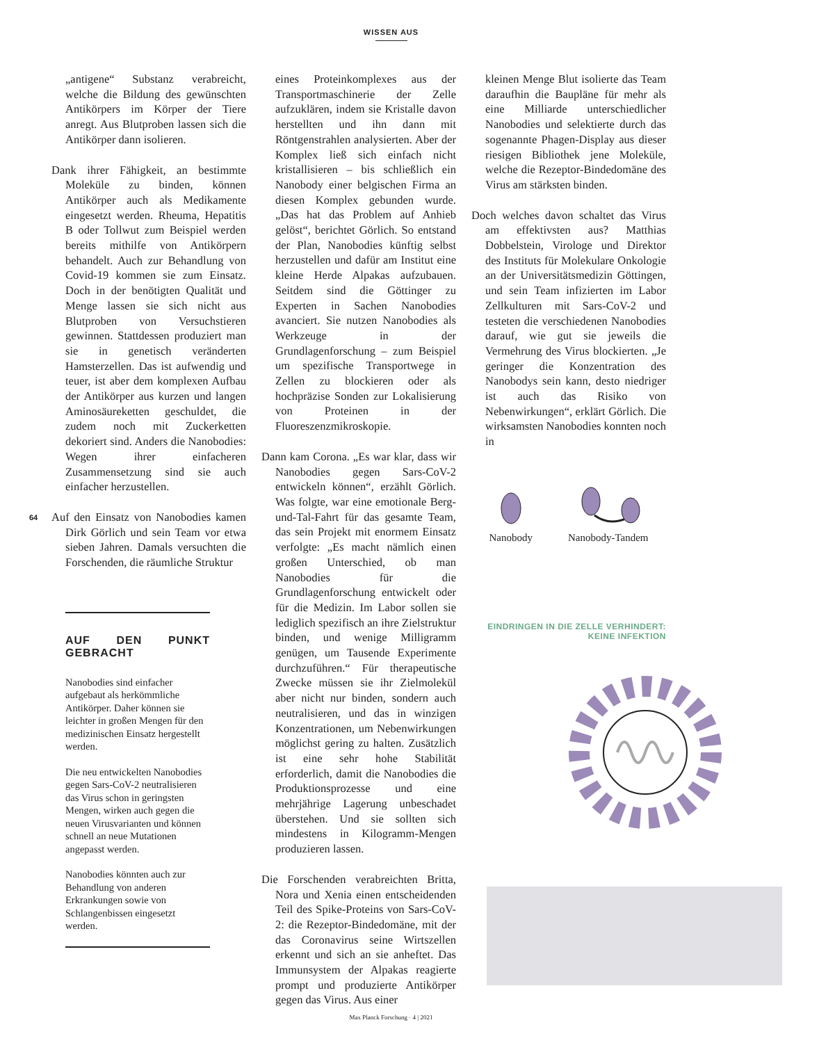WISSEN AUS
64
„antigene“ Substanz verabreicht, welche die Bildung des gewünschten Antikörpers im Körper der Tiere anregt. Aus Blutproben lassen sich die Antikörper dann isolieren.
Dank ihrer Fähigkeit, an bestimmte Moleküle zu binden, können Antikörper auch als Medikamente eingesetzt werden. Rheuma, Hepatitis B oder Tollwut zum Beispiel werden bereits mithilfe von Antikörpern behandelt. Auch zur Behandlung von Covid-19 kommen sie zum Einsatz. Doch in der benötigten Qualität und Menge lassen sie sich nicht aus Blutproben von Versuchstieren gewinnen. Stattdessen produziert man sie in genetisch veränderten Hamsterzellen. Das ist aufwendig und teuer, ist aber dem komplexen Aufbau der Antikörper aus kurzen und langen Aminosäureketten geschuldet, die zudem noch mit Zuckerketten dekoriert sind. Anders die Nanobodies: Wegen ihrer einfacheren Zusammensetzung sind sie auch einfacher herzustellen.
Auf den Einsatz von Nanobodies kamen Dirk Görlich und sein Team vor etwa sieben Jahren. Damals versuchten die Forschenden, die räumliche Struktur
AUF DEN PUNKT GEBRACHT
Nanobodies sind einfacher aufgebaut als herkömmliche Antikörper. Daher können sie leichter in großen Mengen für den medizinischen Einsatz hergestellt werden.
Die neu entwickelten Nanobodies gegen Sars-CoV-2 neutralisieren das Virus schon in geringsten Mengen, wirken auch gegen die neuen Virusvarianten und können schnell an neue Mutationen angepasst werden.
Nanobodies könnten auch zur Behandlung von anderen Erkrankungen sowie von Schlangenbissen eingesetzt werden.
eines Proteinkomplexes aus der Transportmaschinerie der Zelle aufzuklären, indem sie Kristalle davon herstellten und ihn dann mit Röntgenstrahlen analysierten. Aber der Komplex ließ sich einfach nicht kristallisieren – bis schließlich ein Nanobody einer belgischen Firma an diesen Komplex gebunden wurde. „Das hat das Problem auf Anhieb gelöst“, berichtet Görlich. So entstand der Plan, Nanobodies künftig selbst herzustellen und dafür am Institut eine kleine Herde Alpakas aufzubauen. Seitdem sind die Göttinger zu Experten in Sachen Nanobodies avanciert. Sie nutzen Nanobodies als Werkzeuge in der Grundlagenforschung – zum Beispiel um spezifische Transportwege in Zellen zu blockieren oder als hochpräzise Sonden zur Lokalisierung von Proteinen in der Fluoreszenzmikroskopie.
Dann kam Corona. „Es war klar, dass wir Nanobodies gegen Sars-CoV-2 entwickeln können“, erzählt Görlich. Was folgte, war eine emotionale Berg-und-Tal-Fahrt für das gesamte Team, das sein Projekt mit enormem Einsatz verfolgte: „Es macht nämlich einen großen Unterschied, ob man Nanobodies für die Grundlagenforschung entwickelt oder für die Medizin. Im Labor sollen sie lediglich spezifisch an ihre Zielstruktur binden, und wenige Milligramm genügen, um Tausende Experimente durchzuführen.“ Für therapeutische Zwecke müssen sie ihr Zielmolekül aber nicht nur binden, sondern auch neutralisieren, und das in winzigen Konzentrationen, um Nebenwirkungen möglichst gering zu halten. Zusätzlich ist eine sehr hohe Stabilität erforderlich, damit die Nanobodies die Produktionsprozesse und eine mehrjährige Lagerung unbeschadet überstehen. Und sie sollten sich mindestens in Kilogramm-Mengen produzieren lassen.
Die Forschenden verabreichten Britta, Nora und Xenia einen entscheidenden Teil des Spike-Proteins von Sars-CoV-2: die Rezeptor-Bindedomäne, mit der das Coronavirus seine Wirtszellen erkennt und sich an sie anheftet. Das Immunsystem der Alpakas reagierte prompt und produzierte Antikörper gegen das Virus. Aus einer
kleinen Menge Blut isolierte das Team daraufhin die Baupläne für mehr als eine Milliarde unterschiedlicher Nanobodies und selektierte durch das sogenannte Phagen-Display aus dieser riesigen Bibliothek jene Moleküle, welche die Rezeptor-Bindedomäne des Virus am stärksten binden.
Doch welches davon schaltet das Virus am effektivsten aus? Matthias Dobbelstein, Virologe und Direktor des Instituts für Molekulare Onkologie an der Universitätsmedizin Göttingen, und sein Team infizierten im Labor Zellkulturen mit Sars-CoV-2 und testeten die verschiedenen Nanobodies darauf, wie gut sie jeweils die Vermehrung des Virus blockierten. „Je geringer die Konzentration des Nanobodys sein kann, desto niedriger ist auch das Risiko von Nebenwirkungen“, erklärt Görlich. Die wirksamsten Nanobodies konnten noch in
Nanobody
Nanobody-Tandem
EINDRINGEN IN DIE ZELLE VERHINDERT:
KEINE INFEKTION
Max Planck Forschung · 4 | 2021